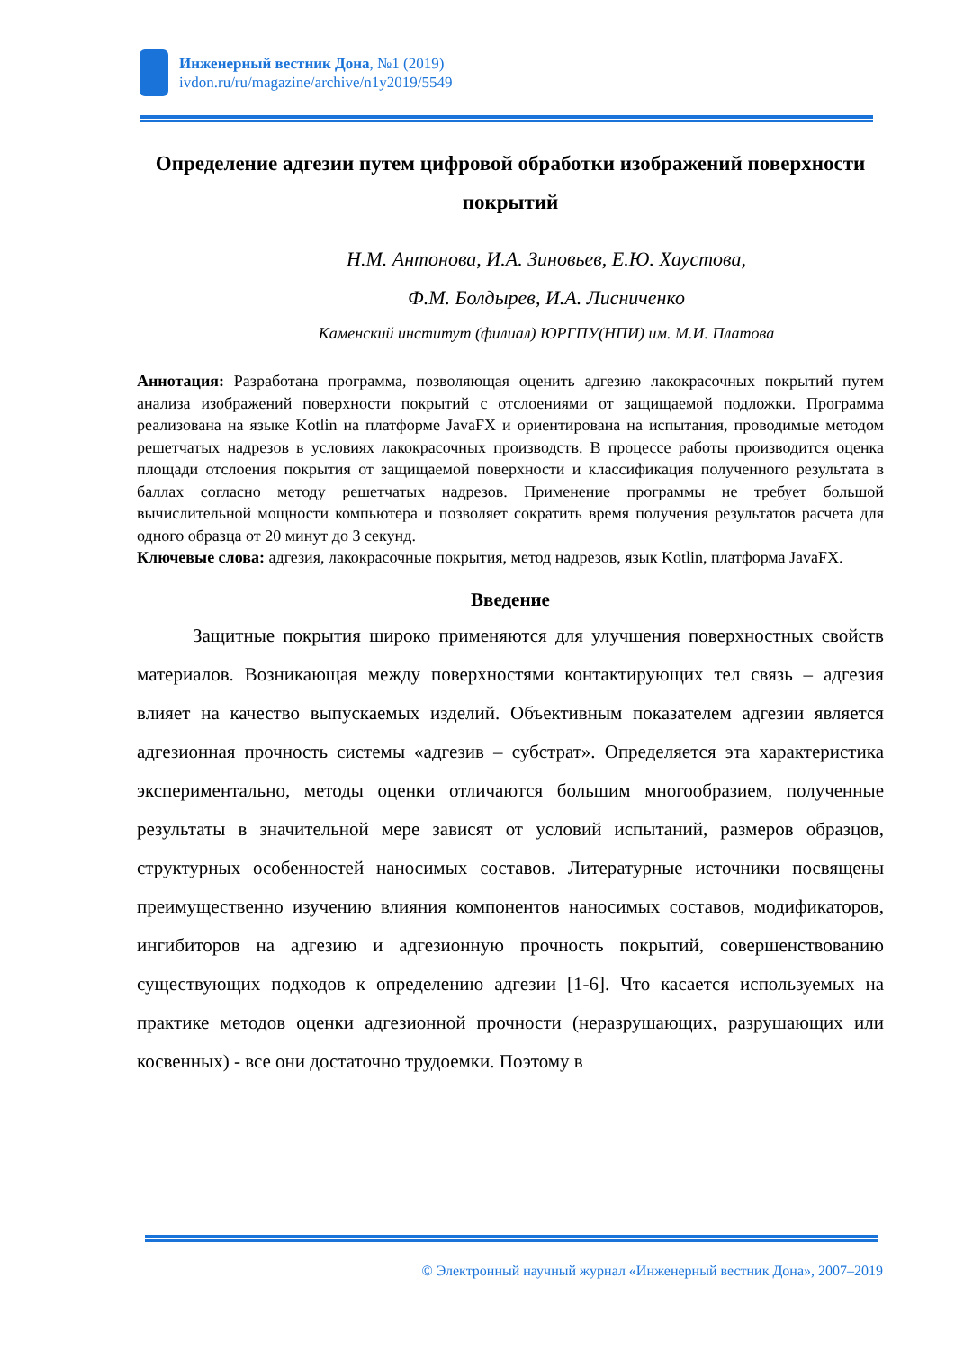Инженерный вестник Дона, №1 (2019)
ivdon.ru/ru/magazine/archive/n1y2019/5549
Определение адгезии путем цифровой обработки изображений поверхности покрытий
Н.М. Антонова, И.А. Зиновьев, Е.Ю. Хаустова,
Ф.М. Болдырев, И.А. Лисниченко
Каменский институт (филиал) ЮРГПУ(НПИ) им. М.И. Платова
Аннотация: Разработана программа, позволяющая оценить адгезию лакокрасочных покрытий путем анализа изображений поверхности покрытий с отслоениями от защищаемой подложки. Программа реализована на языке Kotlin на платформе JavaFX и ориентирована на испытания, проводимые методом решетчатых надрезов в условиях лакокрасочных производств. В процессе работы производится оценка площади отслоения покрытия от защищаемой поверхности и классификация полученного результата в баллах согласно методу решетчатых надрезов. Применение программы не требует большой вычислительной мощности компьютера и позволяет сократить время получения результатов расчета для одного образца от 20 минут до 3 секунд.
Ключевые слова: адгезия, лакокрасочные покрытия, метод надрезов, язык Kotlin, платформа JavaFX.
Введение
Защитные покрытия широко применяются для улучшения поверхностных свойств материалов. Возникающая между поверхностями контактирующих тел связь – адгезия влияет на качество выпускаемых изделий. Объективным показателем адгезии является адгезионная прочность системы «адгезив – субстрат». Определяется эта характеристика экспериментально, методы оценки отличаются большим многообразием, полученные результаты в значительной мере зависят от условий испытаний, размеров образцов, структурных особенностей наносимых составов. Литературные источники посвящены преимущественно изучению влияния компонентов наносимых составов, модификаторов, ингибиторов на адгезию и адгезионную прочность покрытий, совершенствованию существующих подходов к определению адгезии [1-6]. Что касается используемых на практике методов оценки адгезионной прочности (неразрушающих, разрушающих или косвенных) - все они достаточно трудоемки. Поэтому в
© Электронный научный журнал «Инженерный вестник Дона», 2007–2019